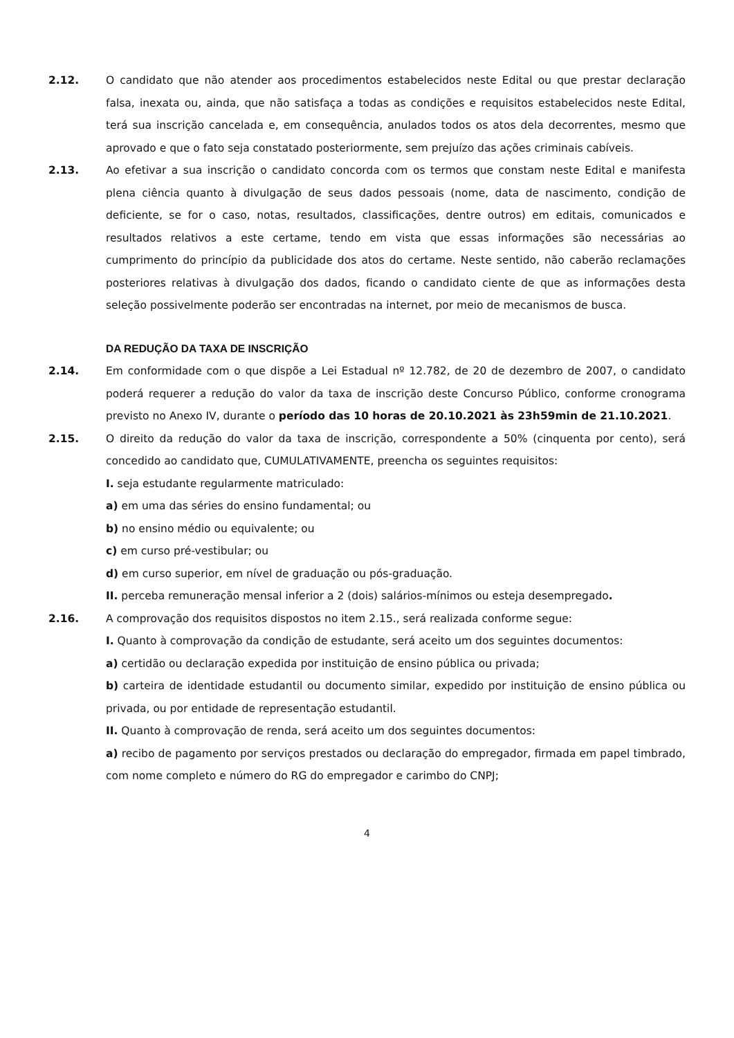2.12. O candidato que não atender aos procedimentos estabelecidos neste Edital ou que prestar declaração falsa, inexata ou, ainda, que não satisfaça a todas as condições e requisitos estabelecidos neste Edital, terá sua inscrição cancelada e, em consequência, anulados todos os atos dela decorrentes, mesmo que aprovado e que o fato seja constatado posteriormente, sem prejuízo das ações criminais cabíveis.
2.13. Ao efetivar a sua inscrição o candidato concorda com os termos que constam neste Edital e manifesta plena ciência quanto à divulgação de seus dados pessoais (nome, data de nascimento, condição de deficiente, se for o caso, notas, resultados, classificações, dentre outros) em editais, comunicados e resultados relativos a este certame, tendo em vista que essas informações são necessárias ao cumprimento do princípio da publicidade dos atos do certame. Neste sentido, não caberão reclamações posteriores relativas à divulgação dos dados, ficando o candidato ciente de que as informações desta seleção possivelmente poderão ser encontradas na internet, por meio de mecanismos de busca.
DA REDUÇÃO DA TAXA DE INSCRIÇÃO
2.14. Em conformidade com o que dispõe a Lei Estadual nº 12.782, de 20 de dezembro de 2007, o candidato poderá requerer a redução do valor da taxa de inscrição deste Concurso Público, conforme cronograma previsto no Anexo IV, durante o período das 10 horas de 20.10.2021 às 23h59min de 21.10.2021.
2.15. O direito da redução do valor da taxa de inscrição, correspondente a 50% (cinquenta por cento), será concedido ao candidato que, CUMULATIVAMENTE, preencha os seguintes requisitos:
I. seja estudante regularmente matriculado:
a) em uma das séries do ensino fundamental; ou
b) no ensino médio ou equivalente; ou
c) em curso pré-vestibular; ou
d) em curso superior, em nível de graduação ou pós-graduação.
II. perceba remuneração mensal inferior a 2 (dois) salários-mínimos ou esteja desempregado.
2.16. A comprovação dos requisitos dispostos no item 2.15., será realizada conforme segue:
I. Quanto à comprovação da condição de estudante, será aceito um dos seguintes documentos:
a) certidão ou declaração expedida por instituição de ensino pública ou privada;
b) carteira de identidade estudantil ou documento similar, expedido por instituição de ensino pública ou privada, ou por entidade de representação estudantil.
II. Quanto à comprovação de renda, será aceito um dos seguintes documentos:
a) recibo de pagamento por serviços prestados ou declaração do empregador, firmada em papel timbrado, com nome completo e número do RG do empregador e carimbo do CNPJ;
4